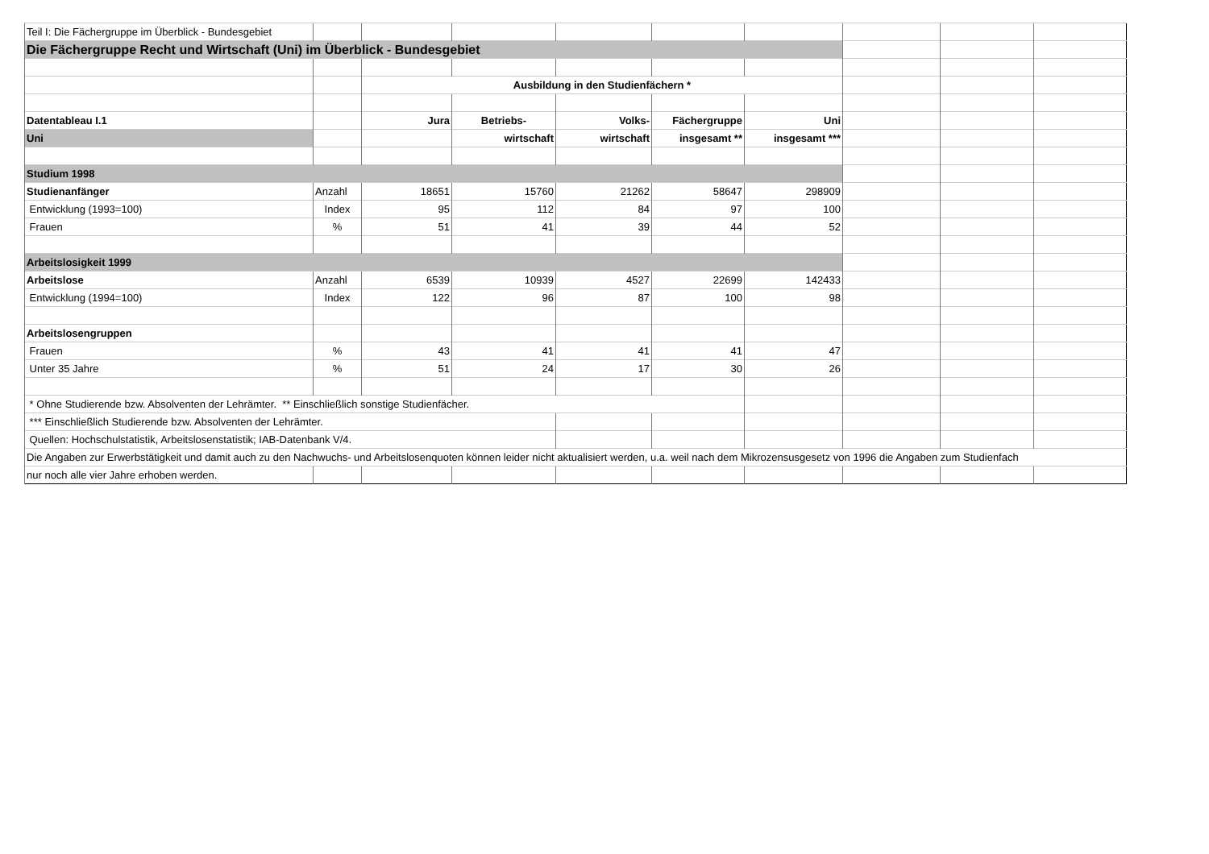| Teil I: Die Fächergruppe im Überblick - Bundesgebiet | | | | | | | | | |
| Die Fächergruppe Recht und Wirtschaft (Uni) im Überblick - Bundesgebiet | | | | | | | | | |
| | | Ausbildung in den Studienfächern * | | | | | | | |
| Datentableau I.1 | | Jura | Betriebs- | Volks- | Fächergruppe | Uni | | | |
| Uni | | | wirtschaft | wirtschaft | insgesamt ** | insgesamt *** | | | |
| Studium 1998 | | | | | | | | | |
| Studienanfänger | Anzahl | 18651 | 15760 | 21262 | 58647 | 298909 | | | |
| Entwicklung (1993=100) | Index | 95 | 112 | 84 | 97 | 100 | | | |
| Frauen | % | 51 | 41 | 39 | 44 | 52 | | | |
| Arbeitslosigkeit 1999 | | | | | | | | | |
| Arbeitslose | Anzahl | 6539 | 10939 | 4527 | 22699 | 142433 | | | |
| Entwicklung (1994=100) | Index | 122 | 96 | 87 | 100 | 98 | | | |
| Arbeitslosengruppen | | | | | | | | | |
| Frauen | % | 43 | 41 | 41 | 41 | 47 | | | |
| Unter 35 Jahre | % | 51 | 24 | 17 | 30 | 26 | | | |
| * Ohne Studierende bzw. Absolventen der Lehrämter. ** Einschließlich sonstige Studienfächer. | | | | | | | | | |
| *** Einschließlich Studierende bzw. Absolventen der Lehrämter. | | | | | | | | | |
| Quellen: Hochschulstatistik, Arbeitslosenstatistik; IAB-Datenbank V/4. | | | | | | | | | |
| Die Angaben zur Erwerbstätigkeit und damit auch zu den Nachwuchs- und Arbeitslosenquoten können leider nicht aktualisiert werden, u.a. weil nach dem Mikrozensusgesetz von 1996 die Angaben zum Studienfach | | | | | | | | | |
| nur noch alle vier Jahre erhoben werden. | | | | | | | | | |